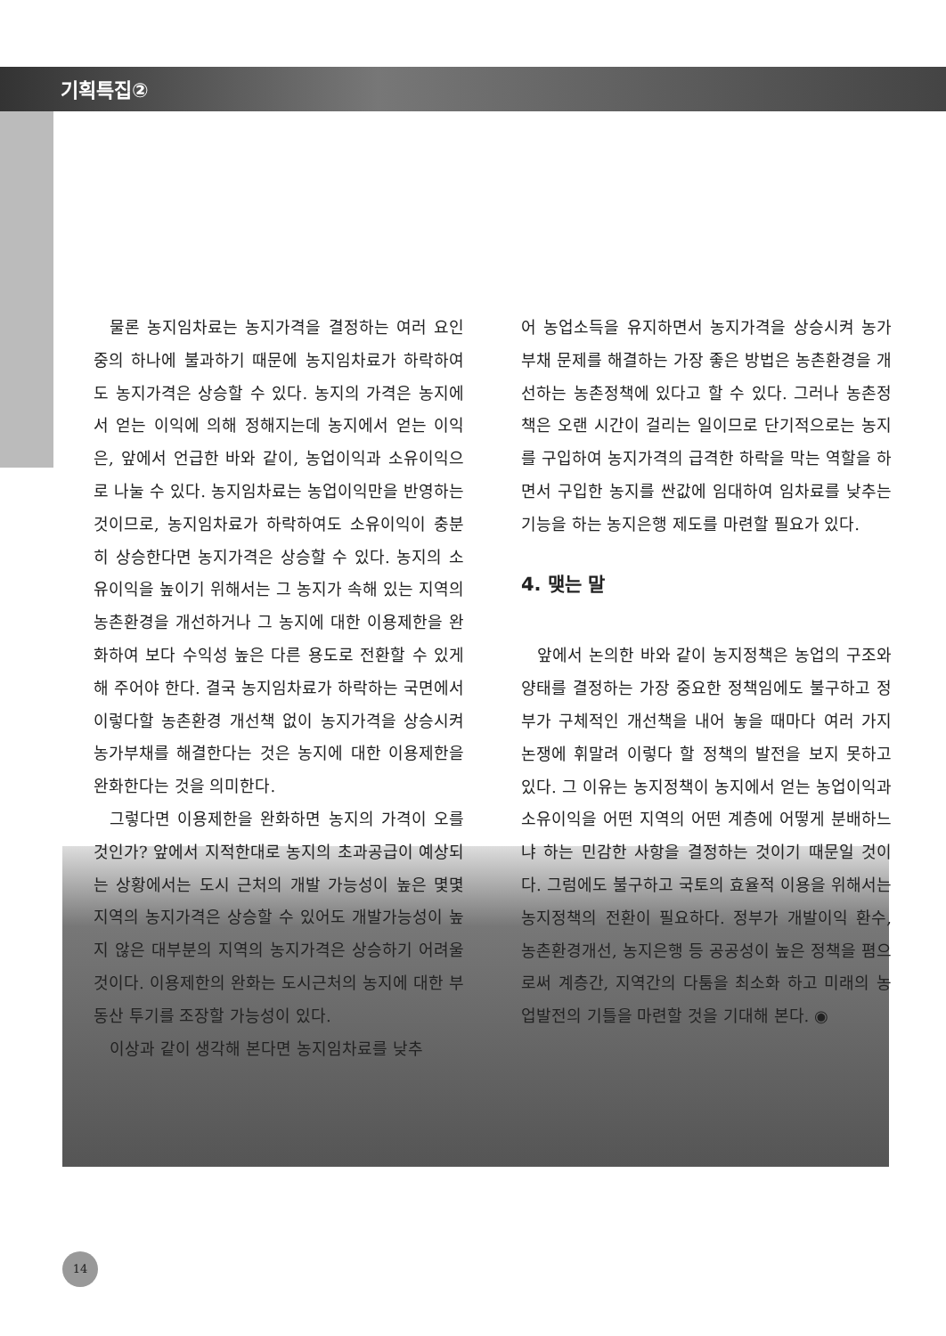기획특집②
물론 농지임차료는 농지가격을 결정하는 여러 요인 중의 하나에 불과하기 때문에 농지임차료가 하락하여도 농지가격은 상승할 수 있다. 농지의 가격은 농지에서 얻는 이익에 의해 정해지는데 농지에서 얻는 이익은, 앞에서 언급한 바와 같이, 농업이익과 소유이익으로 나눌 수 있다. 농지임차료는 농업이익만을 반영하는 것이므로, 농지임차료가 하락하여도 소유이익이 충분히 상승한다면 농지가격은 상승할 수 있다. 농지의 소유이익을 높이기 위해서는 그 농지가 속해 있는 지역의 농촌환경을 개선하거나 그 농지에 대한 이용제한을 완화하여 보다 수익성 높은 다른 용도로 전환할 수 있게 해 주어야 한다. 결국 농지임차료가 하락하는 국면에서 이렇다할 농촌환경 개선책 없이 농지가격을 상승시켜 농가부채를 해결한다는 것은 농지에 대한 이용제한을 완화한다는 것을 의미한다.
그렇다면 이용제한을 완화하면 농지의 가격이 오를 것인가? 앞에서 지적한대로 농지의 초과공급이 예상되는 상황에서는 도시 근처의 개발 가능성이 높은 몇몇 지역의 농지가격은 상승할 수 있어도 개발가능성이 높지 않은 대부분의 지역의 농지가격은 상승하기 어려울 것이다. 이용제한의 완화는 도시근처의 농지에 대한 부동산 투기를 조장할 가능성이 있다.
이상과 같이 생각해 본다면 농지임차료를 낮추
어 농업소득을 유지하면서 농지가격을 상승시켜 농가부채 문제를 해결하는 가장 좋은 방법은 농촌환경을 개선하는 농촌정책에 있다고 할 수 있다. 그러나 농촌정책은 오랜 시간이 걸리는 일이므로 단기적으로는 농지를 구입하여 농지가격의 급격한 하락을 막는 역할을 하면서 구입한 농지를 싼값에 임대하여 임차료를 낮추는 기능을 하는 농지은행 제도를 마련할 필요가 있다.
4. 맺는 말
앞에서 논의한 바와 같이 농지정책은 농업의 구조와 양태를 결정하는 가장 중요한 정책임에도 불구하고 정부가 구체적인 개선책을 내어 놓을 때마다 여러 가지 논쟁에 휘말려 이렇다 할 정책의 발전을 보지 못하고 있다. 그 이유는 농지정책이 농지에서 얻는 농업이익과 소유이익을 어떤 지역의 어떤 계층에 어떻게 분배하느냐 하는 민감한 사항을 결정하는 것이기 때문일 것이다. 그럼에도 불구하고 국토의 효율적 이용을 위해서는 농지정책의 전환이 필요하다. 정부가 개발이익 환수, 농촌환경개선, 농지은행 등 공공성이 높은 정책을 폄으로써 계층간, 지역간의 다툼을 최소화 하고 미래의 농업발전의 기틀을 마련할 것을 기대해 본다. ◉
14